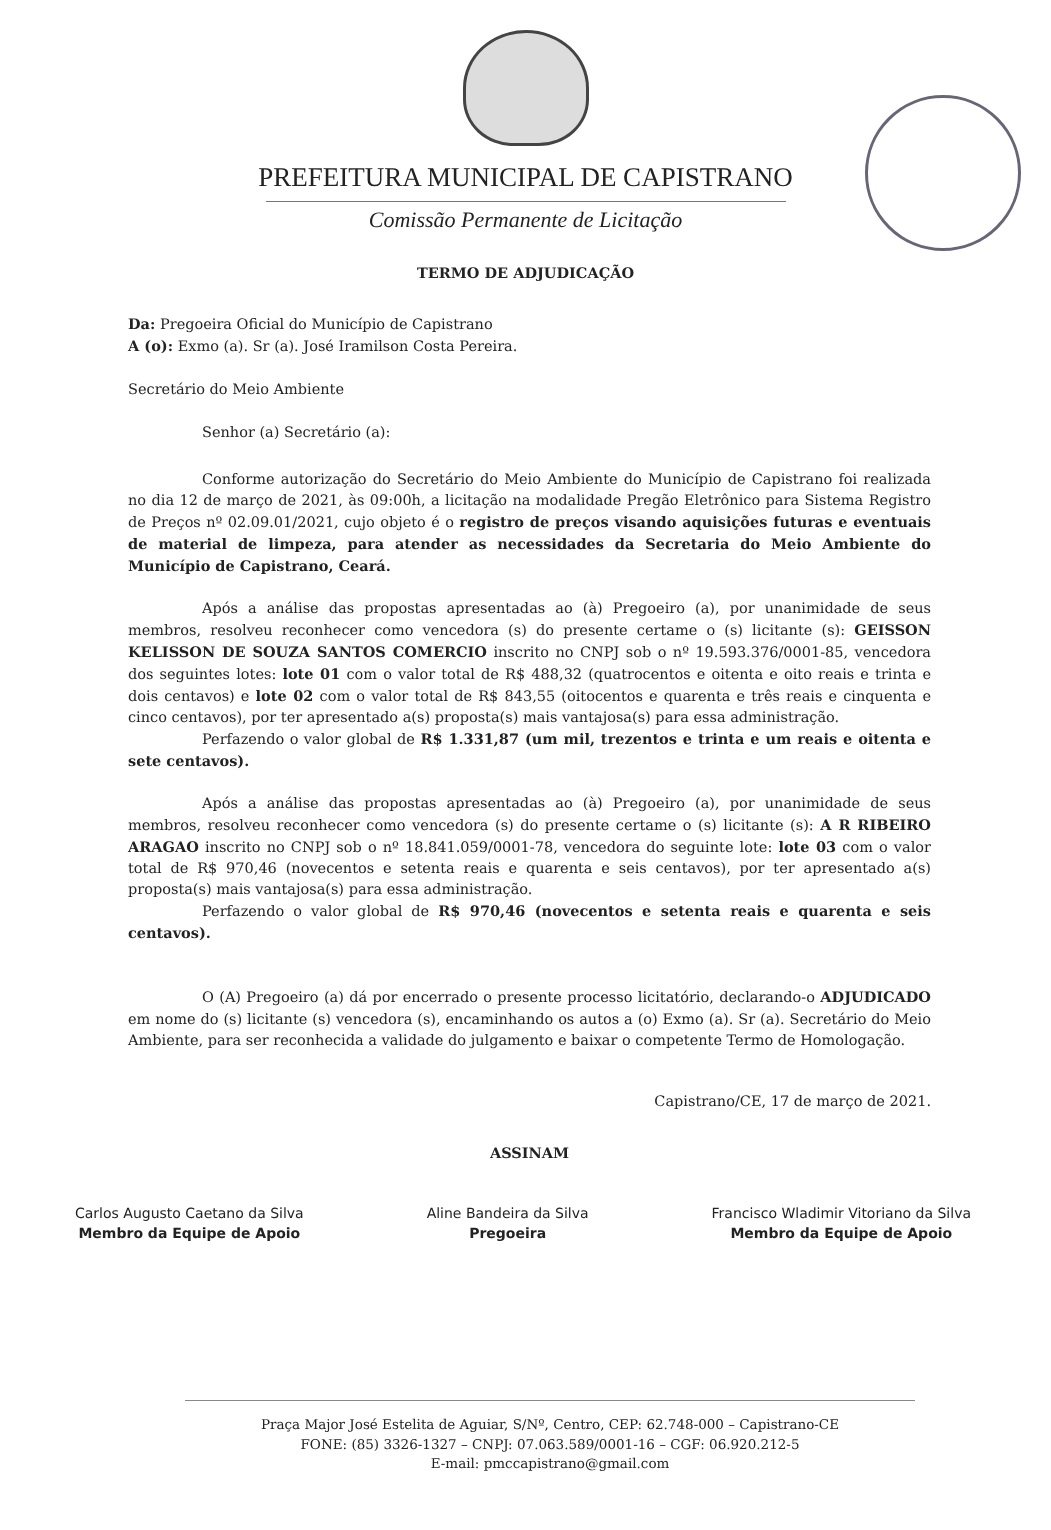PREFEITURA MUNICIPAL DE CAPISTRANO
Comissão Permanente de Licitação
TERMO DE ADJUDICAÇÃO
Da: Pregoeira Oficial do Município de Capistrano
A (o): Exmo (a). Sr (a). José Iramilson Costa Pereira.
Secretário do Meio Ambiente
Senhor (a) Secretário (a):
Conforme autorização do Secretário do Meio Ambiente do Município de Capistrano foi realizada no dia 12 de março de 2021, às 09:00h, a licitação na modalidade Pregão Eletrônico para Sistema Registro de Preços nº 02.09.01/2021, cujo objeto é o registro de preços visando aquisições futuras e eventuais de material de limpeza, para atender as necessidades da Secretaria do Meio Ambiente do Município de Capistrano, Ceará.
Após a análise das propostas apresentadas ao (à) Pregoeiro (a), por unanimidade de seus membros, resolveu reconhecer como vencedora (s) do presente certame o (s) licitante (s): GEISSON KELISSON DE SOUZA SANTOS COMERCIO inscrito no CNPJ sob o nº 19.593.376/0001-85, vencedora dos seguintes lotes: lote 01 com o valor total de R$ 488,32 (quatrocentos e oitenta e oito reais e trinta e dois centavos) e lote 02 com o valor total de R$ 843,55 (oitocentos e quarenta e três reais e cinquenta e cinco centavos), por ter apresentado a(s) proposta(s) mais vantajosa(s) para essa administração.
Perfazendo o valor global de R$ 1.331,87 (um mil, trezentos e trinta e um reais e oitenta e sete centavos).
Após a análise das propostas apresentadas ao (à) Pregoeiro (a), por unanimidade de seus membros, resolveu reconhecer como vencedora (s) do presente certame o (s) licitante (s): A R RIBEIRO ARAGAO inscrito no CNPJ sob o nº 18.841.059/0001-78, vencedora do seguinte lote: lote 03 com o valor total de R$ 970,46 (novecentos e setenta reais e quarenta e seis centavos), por ter apresentado a(s) proposta(s) mais vantajosa(s) para essa administração.
Perfazendo o valor global de R$ 970,46 (novecentos e setenta reais e quarenta e seis centavos).
O (A) Pregoeiro (a) dá por encerrado o presente processo licitatório, declarando-o ADJUDICADO em nome do (s) licitante (s) vencedora (s), encaminhando os autos a (o) Exmo (a). Sr (a). Secretário do Meio Ambiente, para ser reconhecida a validade do julgamento e baixar o competente Termo de Homologação.
Capistrano/CE, 17 de março de 2021.
ASSINAM
Carlos Augusto Caetano da Silva
Membro da Equipe de Apoio
Aline Bandeira da Silva
Pregoeira
Francisco Wladimir Vitoriano da Silva
Membro da Equipe de Apoio
Praça Major José Estelita de Aguiar, S/Nº, Centro, CEP: 62.748-000 – Capistrano-CE
FONE: (85) 3326-1327 – CNPJ: 07.063.589/0001-16 – CGF: 06.920.212-5
E-mail: pmccapistrano@gmail.com